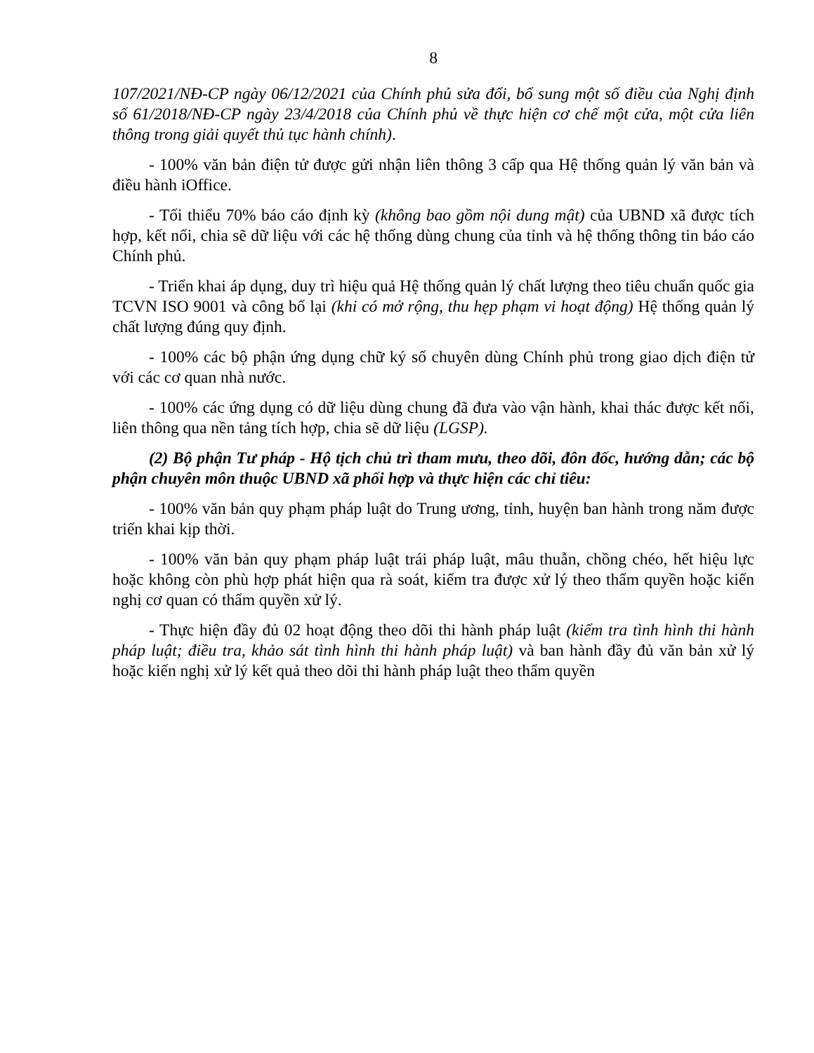8
107/2021/NĐ-CP ngày 06/12/2021 của Chính phủ sửa đổi, bổ sung một số điều của Nghị định số 61/2018/NĐ-CP ngày 23/4/2018 của Chính phủ về thực hiện cơ chế một cửa, một cửa liên thông trong giải quyết thủ tục hành chính).
- 100% văn bản điện tử được gửi nhận liên thông 3 cấp qua Hệ thống quản lý văn bản và điều hành iOffice.
- Tối thiểu 70% báo cáo định kỳ (không bao gồm nội dung mật) của UBND xã được tích hợp, kết nối, chia sẽ dữ liệu với các hệ thống dùng chung của tỉnh và hệ thống thông tin báo cáo Chính phủ.
- Triển khai áp dụng, duy trì hiệu quả Hệ thống quản lý chất lượng theo tiêu chuẩn quốc gia TCVN ISO 9001 và công bố lại (khi có mở rộng, thu hẹp phạm vi hoạt động) Hệ thống quản lý chất lượng đúng quy định.
- 100% các bộ phận ứng dụng chữ ký số chuyên dùng Chính phủ trong giao dịch điện tử với các cơ quan nhà nước.
- 100% các ứng dụng có dữ liệu dùng chung đã đưa vào vận hành, khai thác được kết nối, liên thông qua nền tảng tích hợp, chia sẽ dữ liệu (LGSP).
(2) Bộ phận Tư pháp - Hộ tịch chủ trì tham mưu, theo dõi, đôn đốc, hướng dẫn; các bộ phận chuyên môn thuộc UBND xã phối hợp và thực hiện các chỉ tiêu:
- 100% văn bản quy phạm pháp luật do Trung ương, tỉnh, huyện ban hành trong năm được triển khai kịp thời.
- 100% văn bản quy phạm pháp luật trái pháp luật, mâu thuẫn, chồng chéo, hết hiệu lực hoặc không còn phù hợp phát hiện qua rà soát, kiểm tra được xử lý theo thẩm quyền hoặc kiến nghị cơ quan có thẩm quyền xử lý.
- Thực hiện đầy đủ 02 hoạt động theo dõi thi hành pháp luật (kiểm tra tình hình thi hành pháp luật; điều tra, khảo sát tình hình thi hành pháp luật) và ban hành đầy đủ văn bản xử lý hoặc kiến nghị xử lý kết quả theo dõi thi hành pháp luật theo thẩm quyền